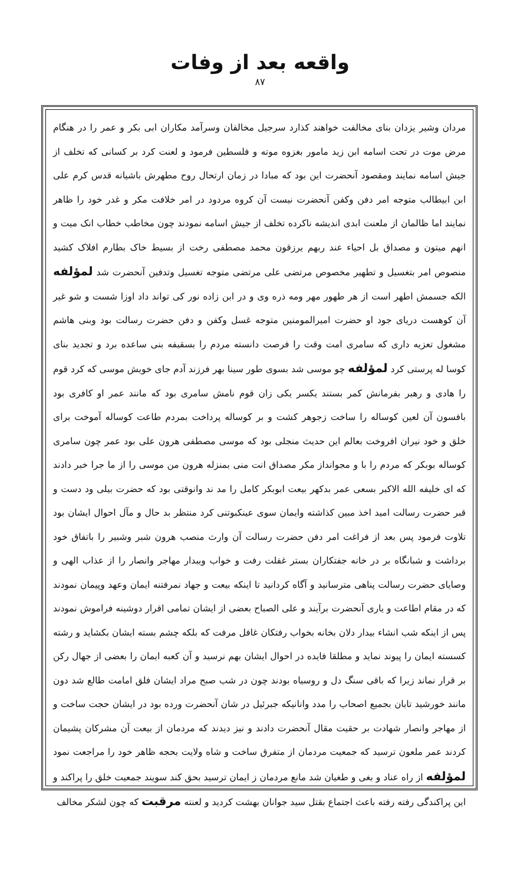واقعه بعد از وفات
۸۷
مردان وشیر یزدان بنای مخالفت خواهند کذارد سرجیل مخالفان وسرآمد مکاران ابی بکر و عمر را در هنگام مرض موت در تحت اسامه ابن زید مامور بغزوه موته و فلسطین فرمود و لعنت کرد بر کسانی که تخلف از جیش اسامه نمایند ومقصود آنحضرت این بود که مبادا در زمان ارتحال روح مطهرش باشیانه قدس کرم علی ابن ابیطالب متوجه امر دفن وکفن آنحضرت نیست آن کروه مردود در امر خلافت مکر و غدر خود را ظاهر نمایند اما ظالمان از ملعنت ابدی اندیشه ناکرده تخلف از جیش اسامه نمودند چون مخاطب خطاب انک میت و انهم میتون و مصداق بل احیاء عند ربهم یرزقون محمد مصطفی رخت از بسیط خاک بطارم افلاک کشید منصوص امر بتغسیل و تطهیر مخصوص مرتضی علی مرتضی متوجه تغسیل وتدفین آنحضرت شد لمؤلفه الکه جسمش اطهر است از هر طهور مهر ومه ذره وی و در ابن زاده نور کی تواند داد اوزا شست و شو غیر آن کوهست دریای جود او حضرت امیرالمومنین متوجه غسل وکفن و دفن حضرت رسالت بود وبنی هاشم مشغول تعزیه داری که سامری امت وقت را فرصت دانسته مردم را بسقیفه بنی ساعده برد و تجدید بنای کوسا له پرستی کرد لمؤلفه چو موسی شد بسوی طور سینا بهر فرزند آدم جای خویش موسی که کرد قوم را هادی و رهبر بفرمانش کمر بستند یکسر یکی زان قوم نامش سامری بود که مانند عمر او کافری بود بافسون آن لعین کوساله را ساخت زجوهر کشت و بر کوساله پرداخت بمردم طاعت کوساله آموخت برای خلق و خود نیران افروخت بعالم این حدیث منجلی بود که موسی مصطفی هرون علی بود عمر چون سامری کوساله بوبکر که مردم را با و مجوانداز مکر مصداق انت منی بمنزله هرون من موسی را از ما جرا خبر دادند که ای خلیفه الله الاکبر بسعی عمر بدکهر بیعت ابوبکر کامل را مد ند وانوقتی بود که حضرت بیلی ود دست و قبر حضرت رسالت امید اخذ مبین کذاشته وایمان سوی عینکبوتنی کرد منتظر بد حال و مآل احوال ایشان بود تلاوت فرمود پس بعد از فراغت امر دفن حضرت رسالت آن وارث منصب هرون شبر وشبیر را باتفاق خود برداشت و شبانگاه بر در خانه جفتکاران بستر غفلت رفت و خواب ویبدار مهاجر وانصار را از عذاب الهی و وصایای حضرت رسالت پناهی مترسانید و آگاه کردانید تا اینکه بیعت و جهاد نمرفتنه ایمان وعهد وپیمان نمودند که در مقام اطاعت و یاری آنحضرت برآیند و علی الصباح بعضی از ایشان تمامی اقرار دوشینه فراموش نمودند پس از اینکه شب انشاء بیدار دلان بخانه بخواب رفتکان غافل مرفت که بلکه چشم بسته ایشان بکشاید و رشته کسسته ایمان را پیوند نماید و مطلقا فایده در احوال ایشان بهم نرسید و آن کعبه ایمان را بعضی از جهال رکن بر قرار نماند زیرا که باقی سنگ دل و روسیاه بودند چون در شب صبح مراد ایشان فلق امامت طالع شد دون مانند خورشید تابان بجمیع اصحاب را مدد وانانیکه جبرئیل در شان آنحضرت ورده بود در ایشان حجت ساخت و از مهاجر وانصار شهادت بر حقیت مقال آنحضرت دادند و نیز دیدند که مردمان از بیعت آن مشرکان پشیمان کردند عمر ملعون ترسید که جمعیت مردمان از متفرق ساخت و شاه ولایت بحجه ظاهر خود را مراجعت نمود لمؤلفه از راه عناد و بغی و طغیان شد مانع مردمان ز ایمان ترسید بحق کند سویند جمعیت خلق را پراکند و این پراکندگی رفته رفته باعث اجتماع بقتل سید جوانان بهشت کردید و لعنته مرقبت که چون لشکر مخالف